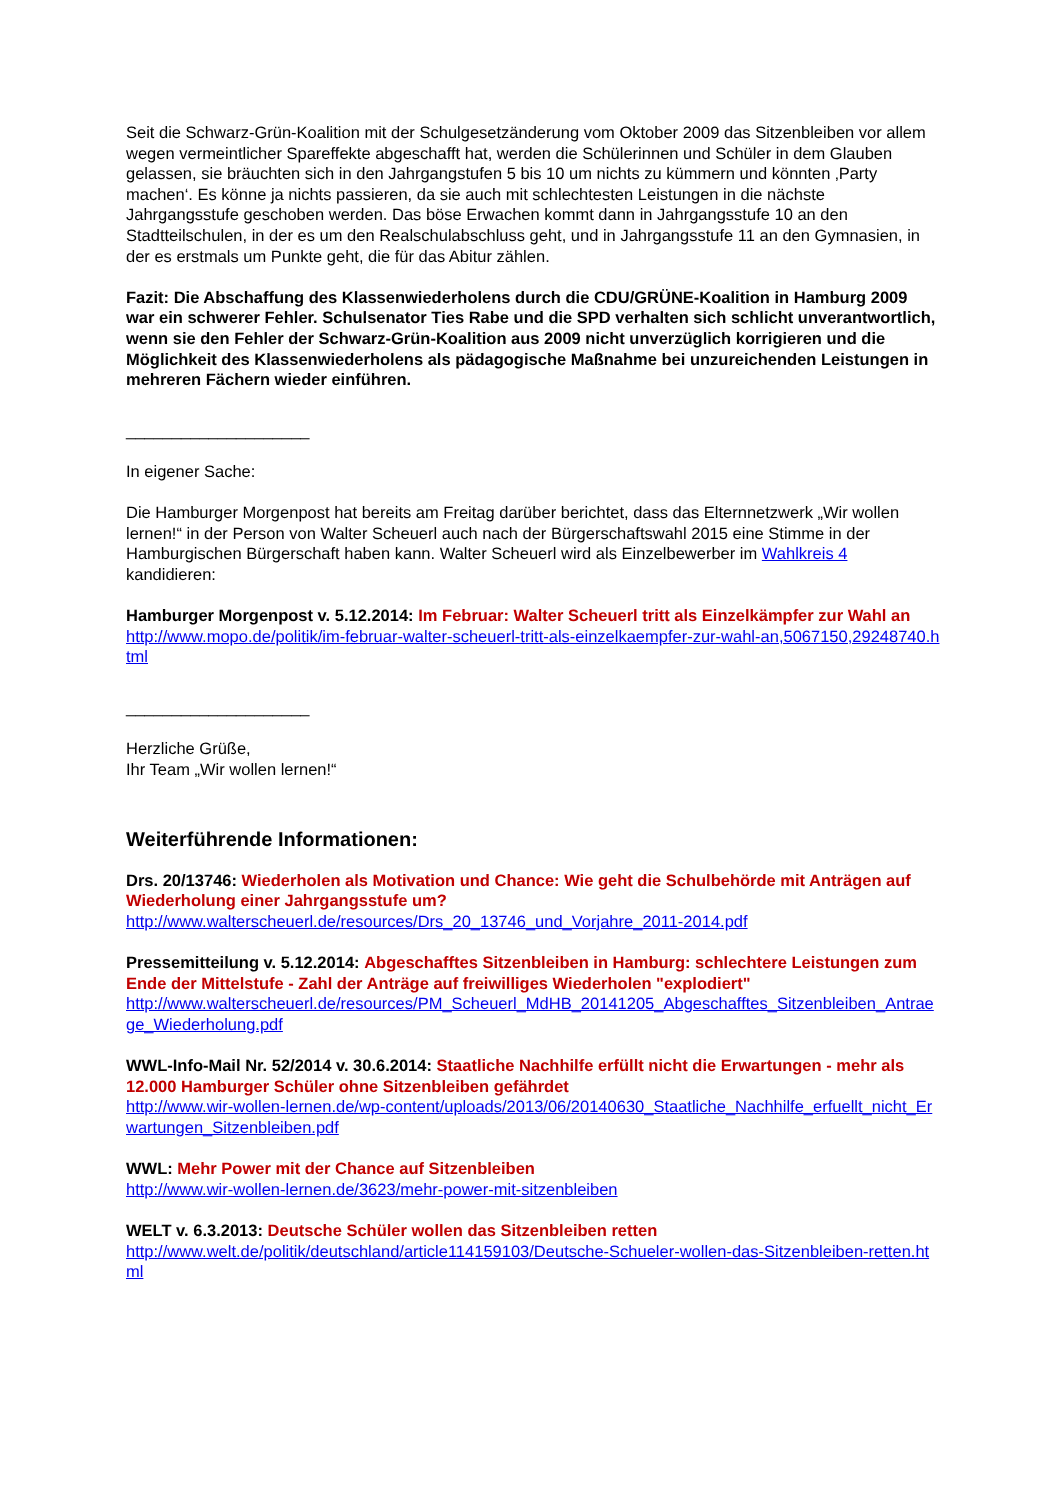Seit die Schwarz-Grün-Koalition mit der Schulgesetzänderung vom Oktober 2009 das Sitzenbleiben vor allem wegen vermeintlicher Spareffekte abgeschafft hat, werden die Schülerinnen und Schüler in dem Glauben gelassen, sie bräuchten sich in den Jahrgangstufen 5 bis 10 um nichts zu kümmern und könnten ‚Party machen‘. Es könne ja nichts passieren, da sie auch mit schlechtesten Leistungen in die nächste Jahrgangsstufe geschoben werden. Das böse Erwachen kommt dann in Jahrgangsstufe 10 an den Stadtteilschulen, in der es um den Realschulabschluss geht, und in Jahrgangsstufe 11 an den Gymnasien, in der es erstmals um Punkte geht, die für das Abitur zählen.
Fazit: Die Abschaffung des Klassenwiederholens durch die CDU/GRÜNE-Koalition in Hamburg 2009 war ein schwerer Fehler. Schulsenator Ties Rabe und die SPD verhalten sich schlicht unverantwortlich, wenn sie den Fehler der Schwarz-Grün-Koalition aus 2009 nicht unverzüglich korrigieren und die Möglichkeit des Klassenwiederholens als pädagogische Maßnahme bei unzureichenden Leistungen in mehreren Fächern wieder einführen.
____________________
In eigener Sache:
Die Hamburger Morgenpost hat bereits am Freitag darüber berichtet, dass das Elternnetzwerk „Wir wollen lernen!“ in der Person von Walter Scheuerl auch nach der Bürgerschaftswahl 2015 eine Stimme in der Hamburgischen Bürgerschaft haben kann. Walter Scheuerl wird als Einzelbewerber im Wahlkreis 4 kandidieren:
Hamburger Morgenpost v. 5.12.2014: Im Februar: Walter Scheuerl tritt als Einzelkämpfer zur Wahl an
http://www.mopo.de/politik/im-februar-walter-scheuerl-tritt-als-einzelkaempfer-zur-wahl-an,5067150,29248740.html
____________________
Herzliche Grüße,
Ihr Team „Wir wollen lernen!“
Weiterführende Informationen:
Drs. 20/13746: Wiederholen als Motivation und Chance: Wie geht die Schulbehörde mit Anträgen auf Wiederholung einer Jahrgangsstufe um?
http://www.walterscheuerl.de/resources/Drs_20_13746_und_Vorjahre_2011-2014.pdf
Pressemitteilung v. 5.12.2014: Abgeschafftes Sitzenbleiben in Hamburg: schlechtere Leistungen zum Ende der Mittelstufe - Zahl der Anträge auf freiwilliges Wiederholen "explodiert"
http://www.walterscheuerl.de/resources/PM_Scheuerl_MdHB_20141205_Abgeschafftes_Sitzenbleiben_Antraege_Wiederholung.pdf
WWL-Info-Mail Nr. 52/2014 v. 30.6.2014: Staatliche Nachhilfe erfüllt nicht die Erwartungen - mehr als 12.000 Hamburger Schüler ohne Sitzenbleiben gefährdet
http://www.wir-wollen-lernen.de/wp-content/uploads/2013/06/20140630_Staatliche_Nachhilfe_erfuellt_nicht_Erwartungen_Sitzenbleiben.pdf
WWL: Mehr Power mit der Chance auf Sitzenbleiben
http://www.wir-wollen-lernen.de/3623/mehr-power-mit-sitzenbleiben
WELT v. 6.3.2013: Deutsche Schüler wollen das Sitzenbleiben retten
http://www.welt.de/politik/deutschland/article114159103/Deutsche-Schueler-wollen-das-Sitzenbleiben-retten.html